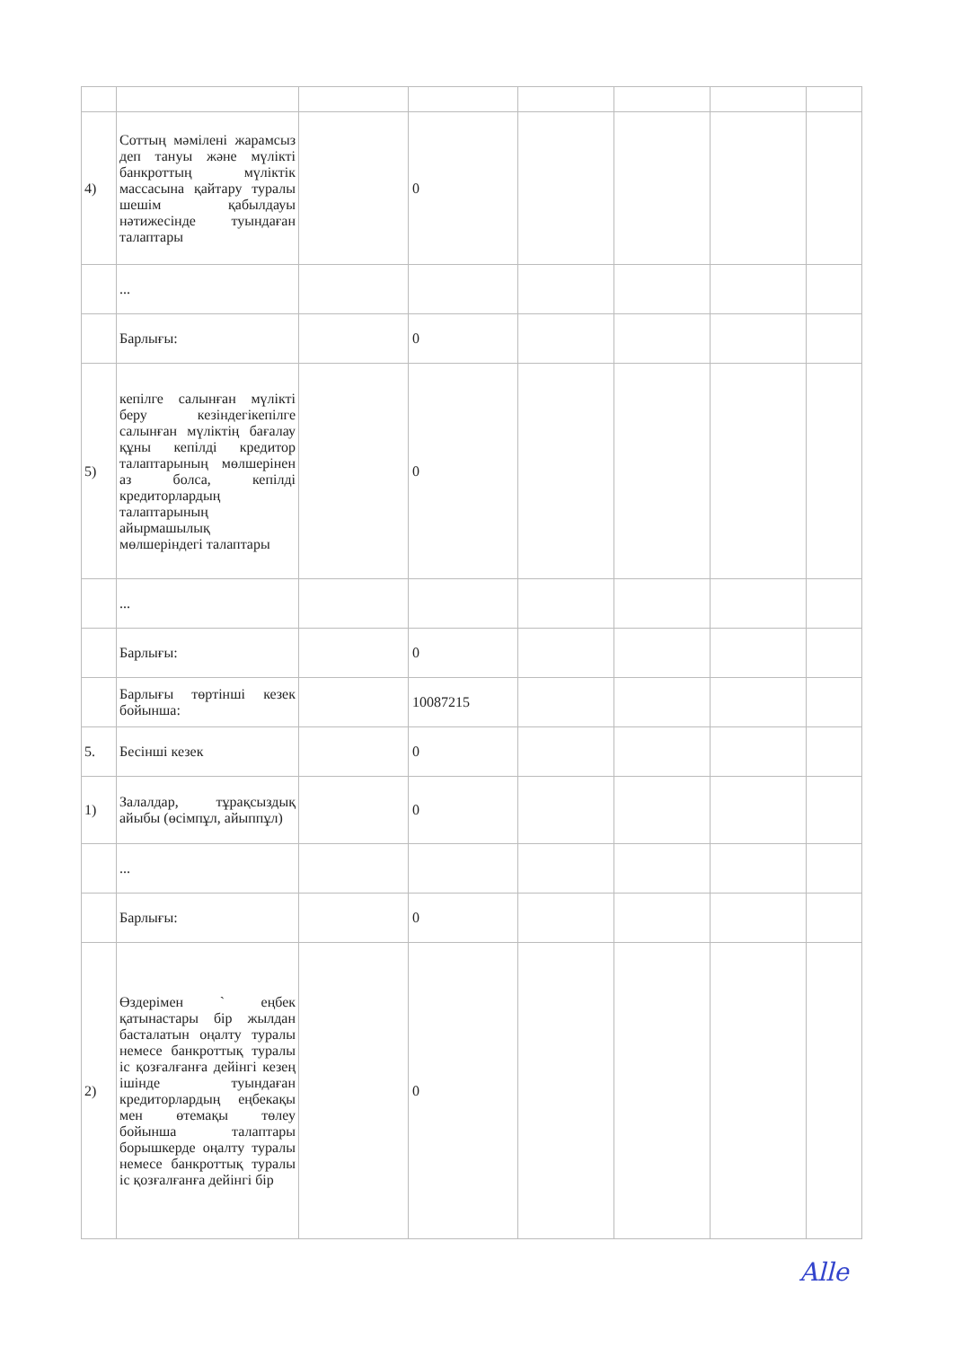| 4) | Соттың мәмілені жарамсыз деп тануы және мүлікті банкроттың мүліктік массасына қайтару туралы шешім қабылдауы нәтижесінде туындаған талаптары | | 0 | | | | |
| | ... | | | | | | |
| | Барлығы: | | 0 | | | | |
| 5) | кепілге салынған мүлікті беру кезіндегікепілге салынған мүліктің бағалау құны кепілді кредитор талаптарының мөлшерінен аз болса, кепілді кредиторлардың талаптарының айырмашылық мөлшеріндегі талаптары | | 0 | | | | |
| | ... | | | | | | |
| | Барлығы: | | 0 | | | | |
| | Барлығы төртінші кезек бойынша: | | 10087215 | | | | |
| 5. | Бесінші кезек | | 0 | | | | |
| 1) | Залалдар, тұрақсыздық айыбы (өсімпұл, айыппұл) | | 0 | | | | |
| | ... | | | | | | |
| | Барлығы: | | 0 | | | | |
| 2) | Өздерімен ` еңбек қатынастары бір жылдан басталатын оңалту туралы немесе банкроттық туралы іс қозғалғанға дейінгі кезең ішінде туындаған кредиторлардың еңбекақы мен өтемақы төлеу бойынша талаптары борышкерде оңалту туралы немесе банкроттық туралы іс қозғалғанға дейінгі бір | | 0 | | | | |
Alle